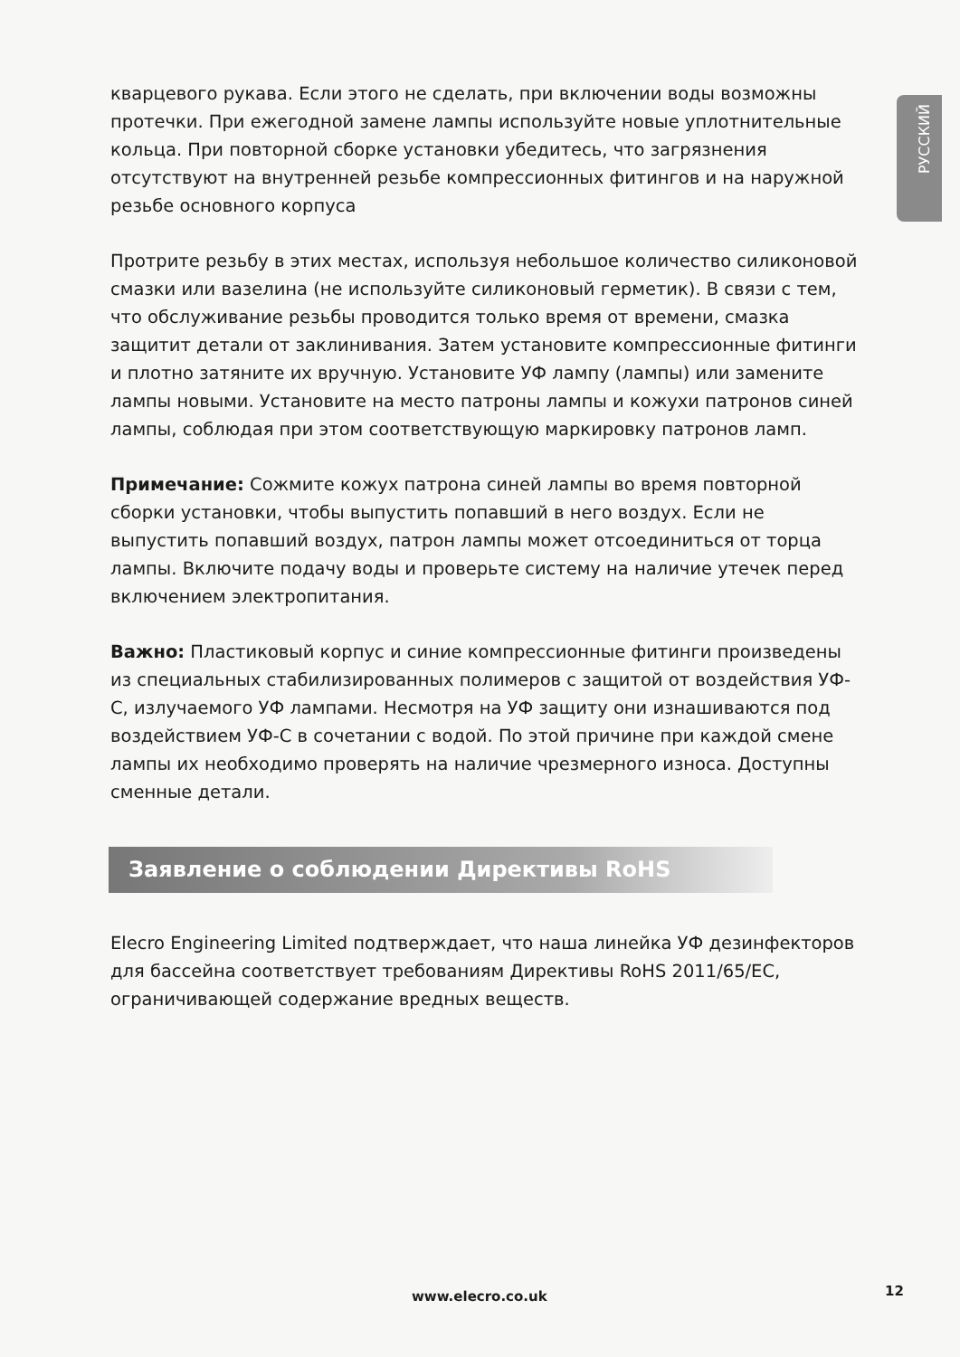РУССКИЙ
кварцевого рукава. Если этого не сделать, при включении воды возможны протечки. При ежегодной замене лампы используйте новые уплотнительные кольца. При повторной сборке установки убедитесь, что загрязнения отсутствуют на внутренней резьбе компрессионных фитингов и на наружной резьбе основного корпуса
Протрите резьбу в этих местах, используя небольшое количество силиконовой смазки или вазелина (не используйте силиконовый герметик). В связи с тем, что обслуживание резьбы проводится только время от времени, смазка защитит детали от заклинивания. Затем установите компрессионные фитинги и плотно затяните их вручную. Установите УФ лампу (лампы) или замените лампы новыми. Установите на место патроны лампы и кожухи патронов синей лампы, соблюдая при этом соответствующую маркировку патронов ламп.
Примечание: Сожмите кожух патрона синей лампы во время повторной сборки установки, чтобы выпустить попавший в него воздух. Если не выпустить попавший воздух, патрон лампы может отсоединиться от торца лампы. Включите подачу воды и проверьте систему на наличие утечек перед включением электропитания.
Важно: Пластиковый корпус и синие компрессионные фитинги произведены из специальных стабилизированных полимеров с защитой от воздействия УФ-С, излучаемого УФ лампами. Несмотря на УФ защиту они изнашиваются под воздействием УФ-С в сочетании с водой. По этой причине при каждой смене лампы их необходимо проверять на наличие чрезмерного износа. Доступны сменные детали.
Заявление о соблюдении Директивы RoHS
Elecro Engineering Limited подтверждает, что наша линейка УФ дезинфекторов для бассейна соответствует требованиям Директивы RoHS 2011/65/EC, ограничивающей содержание вредных веществ.
www.elecro.co.uk 12